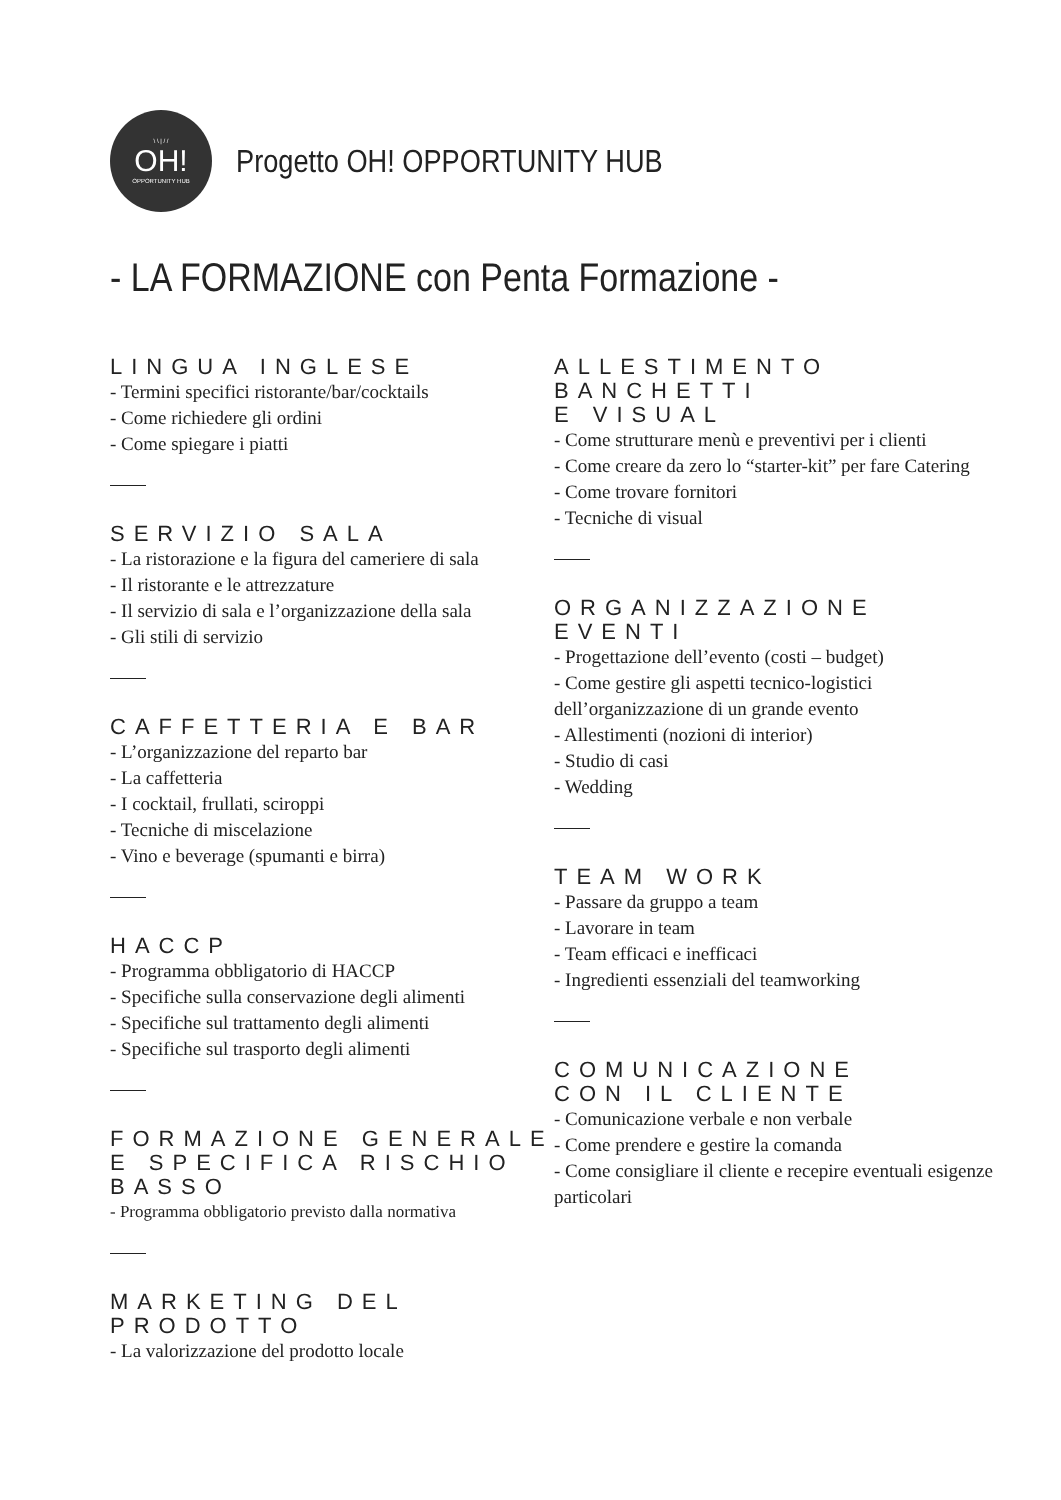\ \ | / /
OH!
OPPORTUNITY HUB
Progetto OH! OPPORTUNITY HUB
- LA FORMAZIONE con Penta Formazione -
LINGUA INGLESE
- Termini specifici ristorante/bar/cocktails
- Come richiedere gli ordini
- Come spiegare i piatti
SERVIZIO SALA
- La ristorazione e la figura del cameriere di sala
- Il ristorante e le attrezzature
- Il servizio di sala e l’organizzazione della sala
- Gli stili di servizio
CAFFETTERIA E BAR
- L’organizzazione del reparto bar
- La caffetteria
- I cocktail, frullati, sciroppi
- Tecniche di miscelazione
- Vino e beverage (spumanti e birra)
HACCP
- Programma obbligatorio di HACCP
- Specifiche sulla conservazione degli alimenti
- Specifiche sul trattamento degli alimenti
- Specifiche sul trasporto degli alimenti
FORMAZIONE GENERALE
E SPECIFICA RISCHIO BASSO
- Programma obbligatorio previsto dalla normativa
MARKETING DEL PRODOTTO
- La valorizzazione del prodotto locale
ALLESTIMENTO BANCHETTI
E VISUAL
- Come strutturare menù e preventivi per i clienti
- Come creare da zero lo “starter-kit” per fare Catering
- Come trovare fornitori
- Tecniche di visual
ORGANIZZAZIONE EVENTI
- Progettazione dell’evento (costi – budget)
- Come gestire gli aspetti tecnico-logistici dell’organizzazione di un grande evento
- Allestimenti (nozioni di interior)
- Studio di casi
- Wedding
TEAM WORK
- Passare da gruppo a team
- Lavorare in team
- Team efficaci e inefficaci
- Ingredienti essenziali del teamworking
COMUNICAZIONE
CON IL CLIENTE
- Comunicazione verbale e non verbale
- Come prendere e gestire la comanda
- Come consigliare il cliente e recepire eventuali esigenze particolari